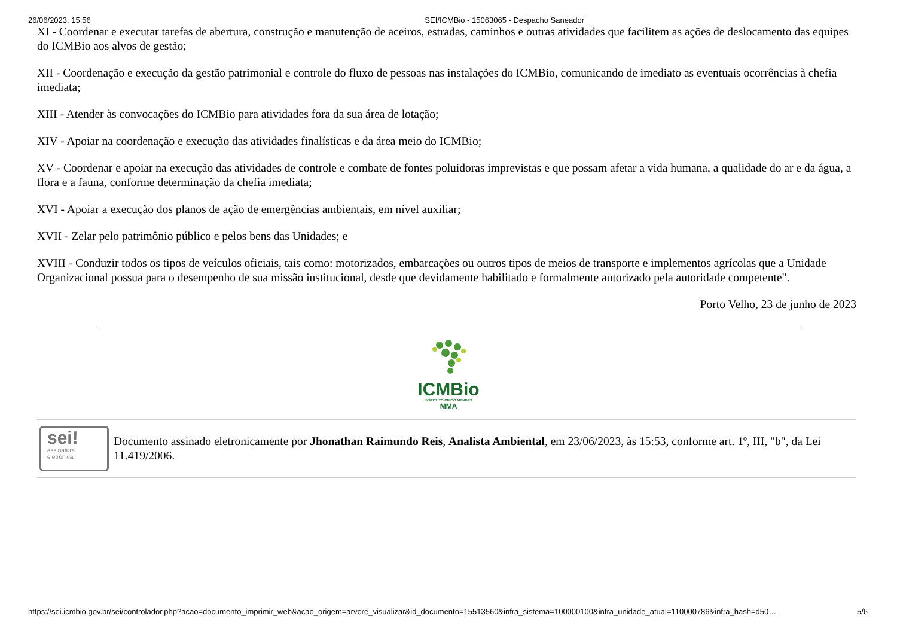26/06/2023, 15:56 SEI/ICMBio - 15063065 - Despacho Saneador
XI - Coordenar e executar tarefas de abertura, construção e manutenção de aceiros, estradas, caminhos e outras atividades que facilitem as ações de deslocamento das equipes do ICMBio aos alvos de gestão;
XII - Coordenação e execução da gestão patrimonial e controle do fluxo de pessoas nas instalações do ICMBio, comunicando de imediato as eventuais ocorrências à chefia imediata;
XIII - Atender às convocações do ICMBio para atividades fora da sua área de lotação;
XIV - Apoiar na coordenação e execução das atividades finalísticas e da área meio do ICMBio;
XV - Coordenar e apoiar na execução das atividades de controle e combate de fontes poluidoras imprevistas e que possam afetar a vida humana, a qualidade do ar e da água, a flora e a fauna, conforme determinação da chefia imediata;
XVI - Apoiar a execução dos planos de ação de emergências ambientais, em nível auxiliar;
XVII - Zelar pelo patrimônio público e pelos bens das Unidades; e
XVIII - Conduzir todos os tipos de veículos oficiais, tais como: motorizados, embarcações ou outros tipos de meios de transporte e implementos agrícolas que a Unidade Organizacional possua para o desempenho de sua missão institucional, desde que devidamente habilitado e formalmente autorizado pela autoridade competente".
Porto Velho, 23 de junho de 2023
ICMBio
INSTITUTO CHICO MENDES
MMA
sei!
assinatura
eletrônica
Documento assinado eletronicamente por Jhonathan Raimundo Reis, Analista Ambiental, em 23/06/2023, às 15:53, conforme art. 1º, III, "b", da Lei 11.419/2006.
https://sei.icmbio.gov.br/sei/controlador.php?acao=documento_imprimir_web&acao_origem=arvore_visualizar&id_documento=15513560&infra_sistema=100000100&infra_unidade_atual=110000786&infra_hash=d50… 5/6